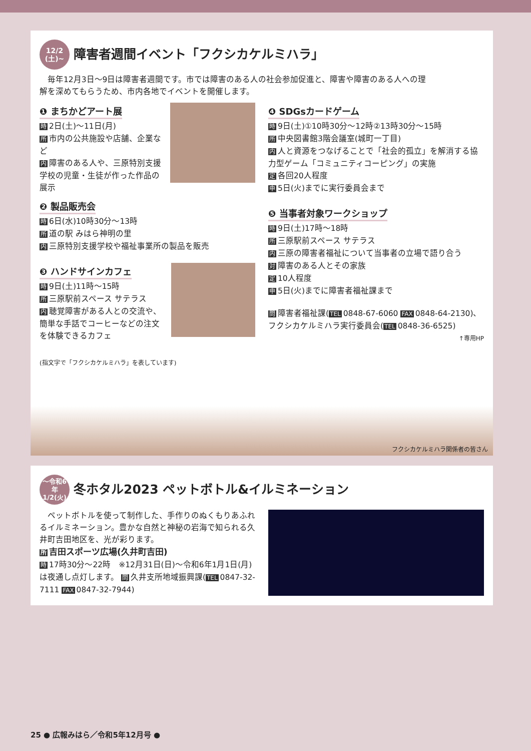12/2
(土)~
障害者週間イベント「フクシカケルミハラ」
　毎年12月3日～9日は障害者週間です。市では障害のある人の社会参加促進と、障害や障害のある人への理解を深めてもらうため、市内各地でイベントを開催します。
❶ まちかどアート展
時 2日(土)～11日(月)
所市内の公共施設や店舗、企業など
内障害のある人や、三原特別支援学校の児童・生徒が作った作品の展示
❷ 製品販売会
時 6日(水)10時30分～13時
所道の駅 みはら神明の里
内三原特別支援学校や福祉事業所の製品を販売
❸ ハンドサインカフェ
時 9日(土)11時～15時
所三原駅前スペース サテラス
内聴覚障害がある人との交流や、簡単な手話でコーヒーなどの注文を体験できるカフェ
(指文字で「フクシカケルミハラ」を表しています)
❹ SDGsカードゲーム
時 9日(土)①10時30分～12時②13時30分～15時
所中央図書館3階会議室(城町一丁目)
内人と資源をつなげることで「社会的孤立」を解消する協力型ゲーム「コミュニティコーピング」の実施
定各回20人程度
申 5日(火)までに実行委員会まで
❺ 当事者対象ワークショップ
時 9日(土)17時～18時
所三原駅前スペース サテラス
内三原の障害者福祉について当事者の立場で語り合う
対障害のある人とその家族
定 10人程度
申 5日(火)までに障害者福祉課まで
問障害者福祉課(TEL 0848-67-6060 FAX 0848-64-2130)、フクシカケルミハラ実行委員会(TEL 0848-36-6525)
↑専用HP
フクシカケルミハラ関係者の皆さん
～令和6年
1/2(火)
冬ホタル2023 ペットボトル&イルミネーション
　ペットボトルを使って制作した、手作りのぬくもりあふれるイルミネーション。豊かな自然と神秘の岩海で知られる久井町吉田地区を、光が彩ります。
所吉田スポーツ広場(久井町吉田)
時 17時30分～22時　※12月31日(日)～令和6年1月1日(月)は夜通し点灯します。 問 久井支所地域振興課(TEL 0847-32-7111 FAX 0847-32-7944)
25 ● 広報みはら／令和5年12月号 ●